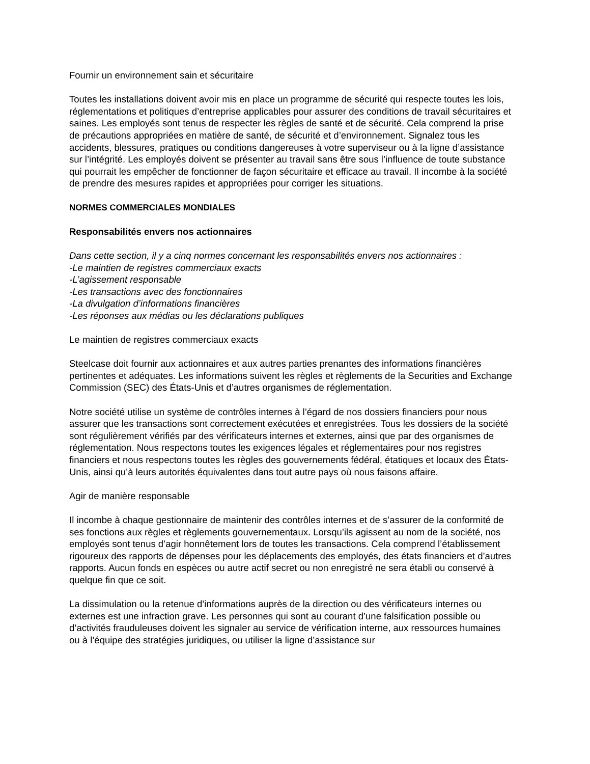Fournir un environnement sain et sécuritaire
Toutes les installations doivent avoir mis en place un programme de sécurité qui respecte toutes les lois, réglementations et politiques d’entreprise applicables pour assurer des conditions de travail sécuritaires et saines. Les employés sont tenus de respecter les règles de santé et de sécurité. Cela comprend la prise de précautions appropriées en matière de santé, de sécurité et d’environnement. Signalez tous les accidents, blessures, pratiques ou conditions dangereuses à votre superviseur ou à la ligne d’assistance sur l’intégrité. Les employés doivent se présenter au travail sans être sous l’influence de toute substance qui pourrait les empêcher de fonctionner de façon sécuritaire et efficace au travail. Il incombe à la société de prendre des mesures rapides et appropriées pour corriger les situations.
NORMES COMMERCIALES MONDIALES
Responsabilités envers nos actionnaires
Dans cette section, il y a cinq normes concernant les responsabilités envers nos actionnaires :
-Le maintien de registres commerciaux exacts
-L’agissement responsable
-Les transactions avec des fonctionnaires
-La divulgation d’informations financières
-Les réponses aux médias ou les déclarations publiques
Le maintien de registres commerciaux exacts
Steelcase doit fournir aux actionnaires et aux autres parties prenantes des informations financières pertinentes et adéquates. Les informations suivent les règles et règlements de la Securities and Exchange Commission (SEC) des États-Unis et d’autres organismes de réglementation.
Notre société utilise un système de contrôles internes à l’égard de nos dossiers financiers pour nous assurer que les transactions sont correctement exécutées et enregistrées. Tous les dossiers de la société sont régulièrement vérifiés par des vérificateurs internes et externes, ainsi que par des organismes de réglementation. Nous respectons toutes les exigences légales et réglementaires pour nos registres financiers et nous respectons toutes les règles des gouvernements fédéral, étatiques et locaux des États-Unis, ainsi qu’à leurs autorités équivalentes dans tout autre pays où nous faisons affaire.
Agir de manière responsable
Il incombe à chaque gestionnaire de maintenir des contrôles internes et de s’assurer de la conformité de ses fonctions aux règles et règlements gouvernementaux. Lorsqu’ils agissent au nom de la société, nos employés sont tenus d’agir honnêtement lors de toutes les transactions. Cela comprend l’établissement rigoureux des rapports de dépenses pour les déplacements des employés, des états financiers et d’autres rapports. Aucun fonds en espèces ou autre actif secret ou non enregistré ne sera établi ou conservé à quelque fin que ce soit.
La dissimulation ou la retenue d’informations auprès de la direction ou des vérificateurs internes ou externes est une infraction grave. Les personnes qui sont au courant d’une falsification possible ou d’activités frauduleuses doivent les signaler au service de vérification interne, aux ressources humaines ou à l’équipe des stratégies juridiques, ou utiliser la ligne d’assistance sur